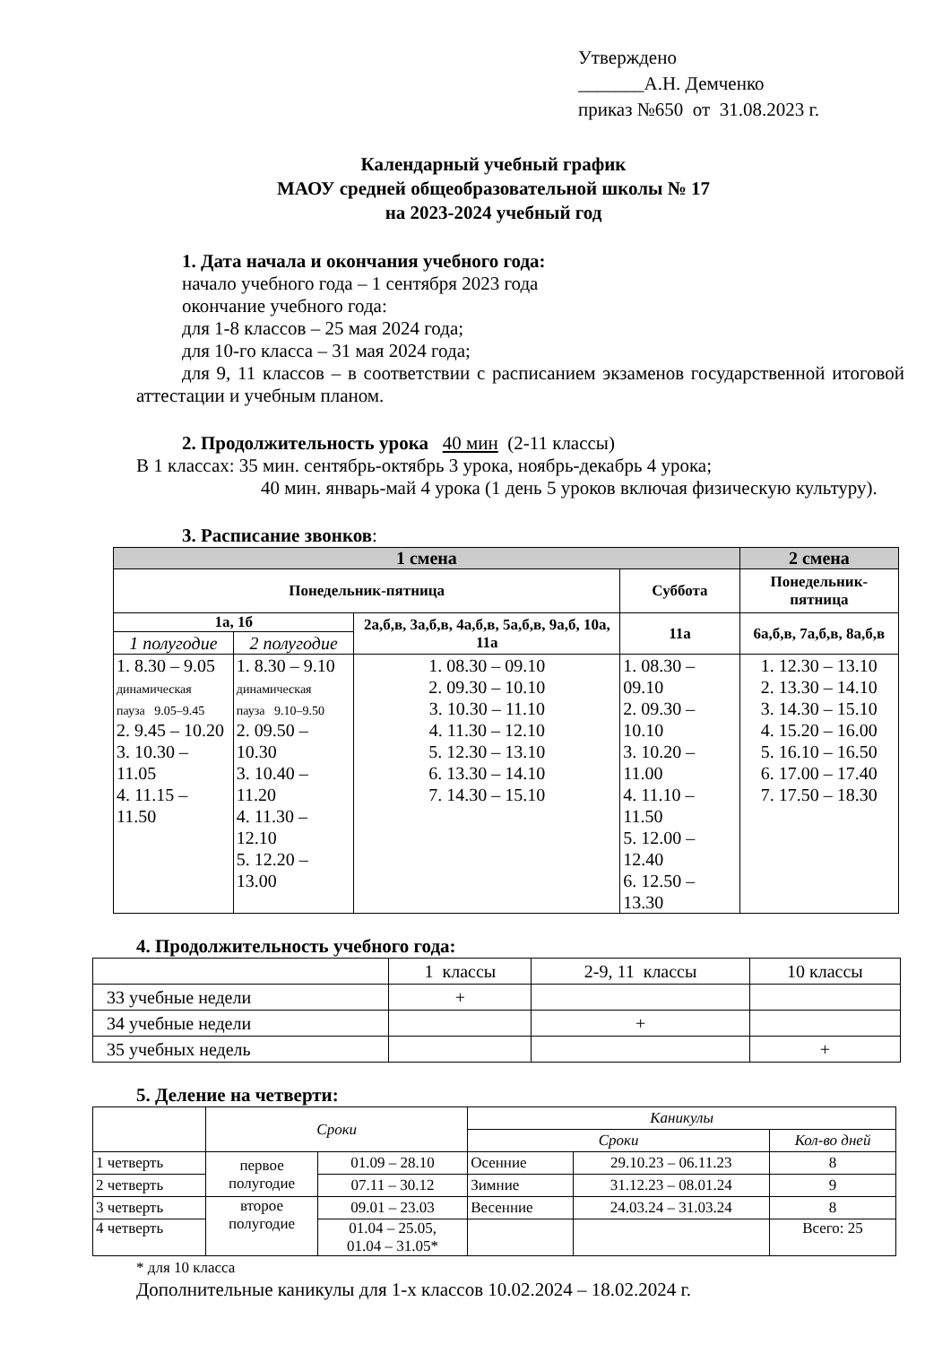Утверждено
_______А.Н. Демченко
приказ №650 от 31.08.2023 г.
Календарный учебный график
МАОУ средней общеобразовательной школы № 17
на 2023-2024 учебный год
1. Дата начала и окончания учебного года:
начало учебного года – 1 сентября 2023 года
окончание учебного года:
для 1-8 классов – 25 мая 2024 года;
для 10-го класса – 31 мая 2024 года;
для 9, 11 классов – в соответствии с расписанием экзаменов государственной итоговой аттестации и учебным планом.
2. Продолжительность урока 40 мин (2-11 классы)
В 1 классах: 35 мин. сентябрь-октябрь 3 урока, ноябрь-декабрь 4 урока;
40 мин. январь-май 4 урока (1 день 5 уроков включая физическую культуру).
3. Расписание звонков:
| 1 смена | | | | 2 смена |
| --- | --- | --- | --- | --- |
| Понедельник-пятница | | | Суббота | Понедельник-пятница |
| 1а, 1б | | 2а,б,в, 3а,б,в, 4а,б,в, 5а,б,в, 9а,б, 10а, 11а | 11а | 6а,б,в, 7а,б,в, 8а,б,в |
| 1 полугодие | 2 полугодие | | | |
| 1. 8.30 – 9.05 динамическая пауза 9.05–9.45 2. 9.45 – 10.20 3. 10.30 – 11.05 4. 11.15 – 11.50 | 1. 8.30 – 9.10 динамическая пауза 9.10–9.50 2. 09.50 – 10.30 3. 10.40 – 11.20 4. 11.30 – 12.10 5. 12.20 – 13.00 | 1. 08.30 – 09.10 2. 09.30 – 10.10 3. 10.30 – 11.10 4. 11.30 – 12.10 5. 12.30 – 13.10 6. 13.30 – 14.10 7. 14.30 – 15.10 | 1. 08.30 – 09.10 2. 09.30 – 10.10 3. 10.20 – 11.00 4. 11.10 – 11.50 5. 12.00 – 12.40 6. 12.50 – 13.30 | 1. 12.30 – 13.10 2. 13.30 – 14.10 3. 14.30 – 15.10 4. 15.20 – 16.00 5. 16.10 – 16.50 6. 17.00 – 17.40 7. 17.50 – 18.30 |
4. Продолжительность учебного года:
| | 1 классы | 2-9, 11 классы | 10 классы |
| 33 учебные недели | + | | |
| 34 учебные недели | | + | |
| 35 учебных недель | | | + |
5. Деление на четверти:
| | Сроки | | Каникулы | | |
| | | | Сроки | | Кол-во дней |
| 1 четверть | первое полугодие | 01.09 – 28.10 | Осенние | 29.10.23 – 06.11.23 | 8 |
| 2 четверть | | 07.11 – 30.12 | Зимние | 31.12.23 – 08.01.24 | 9 |
| 3 четверть | второе полугодие | 09.01 – 23.03 | Весенние | 24.03.24 – 31.03.24 | 8 |
| 4 четверть | | 01.04 – 25.05, 01.04 – 31.05* | | | Всего: 25 |
* для 10 класса
Дополнительные каникулы для 1-х классов 10.02.2024 – 18.02.2024 г.